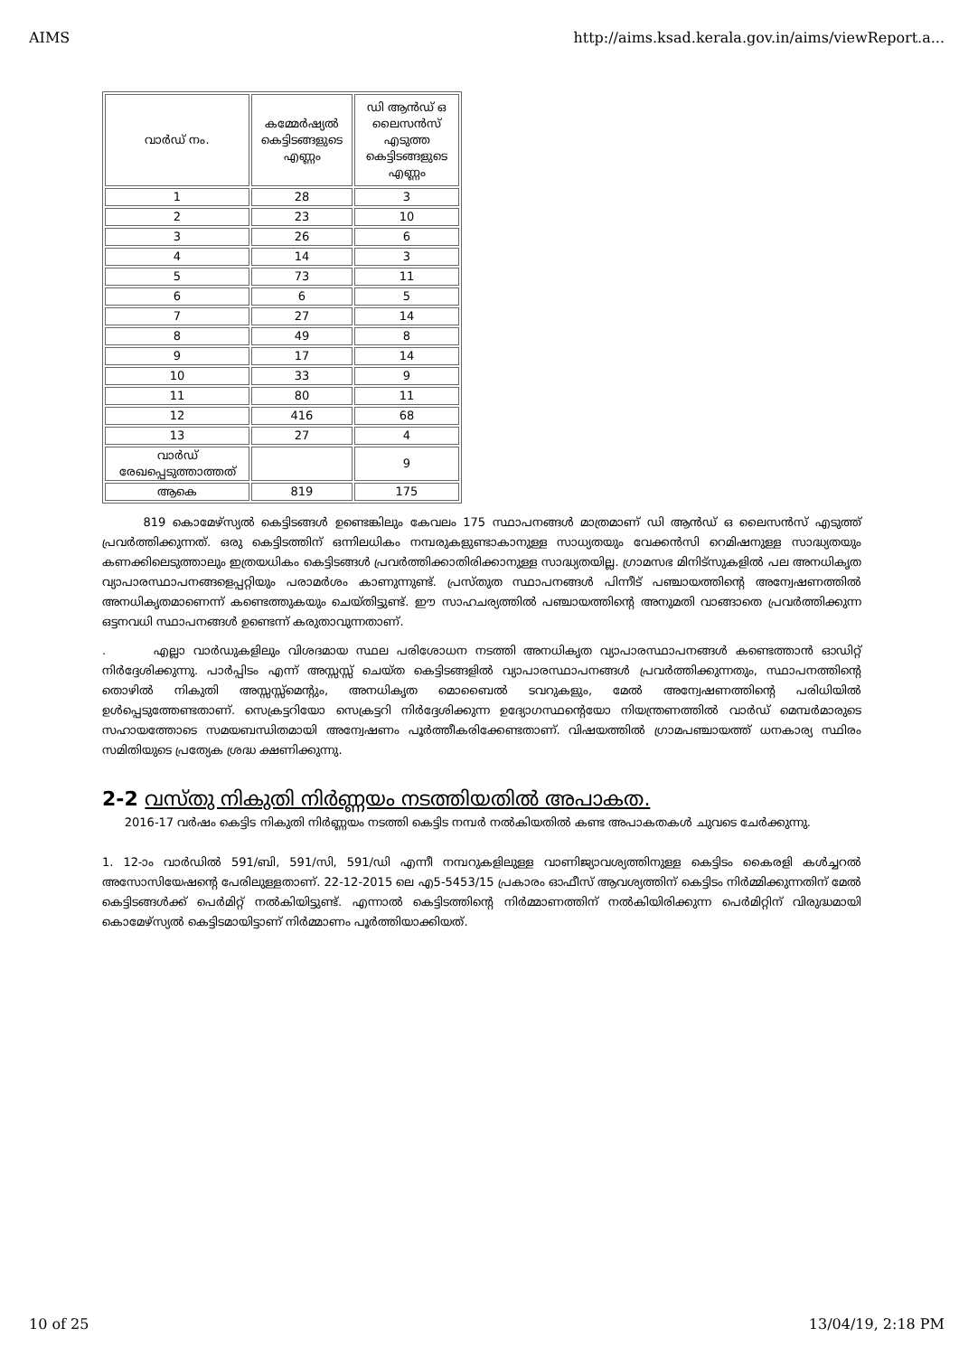AIMS http://aims.ksad.kerala.gov.in/aims/viewReport.a...
| വാർഡ് നം. | കമ്മേർഷ്യൽ കെട്ടിടങ്ങളുടെ എണ്ണം | ഡി ആൻഡ് ഒ ലൈസൻസ് എടുത്ത കെട്ടിടങ്ങളുടെ എണ്ണം |
| 1 | 28 | 3 |
| 2 | 23 | 10 |
| 3 | 26 | 6 |
| 4 | 14 | 3 |
| 5 | 73 | 11 |
| 6 | 6 | 5 |
| 7 | 27 | 14 |
| 8 | 49 | 8 |
| 9 | 17 | 14 |
| 10 | 33 | 9 |
| 11 | 80 | 11 |
| 12 | 416 | 68 |
| 13 | 27 | 4 |
| വാർഡ് രേഖപ്പെടുത്താത്തത് | | 9 |
| ആകെ | 819 | 175 |
819 കൊമേഴ്സ്യൽ കെട്ടിടങ്ങൾ ഉണ്ടെങ്കിലും കേവലം 175 സ്ഥാപനങ്ങൾ മാത്രമാണ് ഡി ആൻഡ് ഒ ലൈസൻസ് എടുത്ത് പ്രവർത്തിക്കുന്നത്. ഒരു കെട്ടിടത്തിന് ഒന്നിലധികം നമ്പരുകളുണ്ടാകാനുള്ള സാധ്യതയും വേക്കൻസി റെമിഷനുള്ള സാദ്ധ്യതയും കണക്കിലെടുത്താലും ഇത്രയധികം കെട്ടിടങ്ങൾ പ്രവർത്തിക്കാതിരിക്കാനുള്ള സാദ്ധ്യതയില്ല. ഗ്രാമസഭ മിനിട്സുകളിൽ പല അനധികൃത വ്യാപാരസ്ഥാപനങ്ങളെപ്പറ്റിയും പരാമർശം കാണുന്നുണ്ട്. പ്രസ്തുത സ്ഥാപനങ്ങൾ പിന്നീട് പഞ്ചായത്തിന്റെ അന്വേഷണത്തിൽ അനധികൃതമാണെന്ന് കണ്ടെത്തുകയും ചെയ്തിട്ടുണ്ട്. ഈ സാഹചര്യത്തിൽ പഞ്ചായത്തിന്റെ അനുമതി വാങ്ങാതെ പ്രവർത്തിക്കുന്ന ഒട്ടനവധി സ്ഥാപനങ്ങൾ ഉണ്ടെന്ന് കരുതാവുന്നതാണ്.
. എല്ലാ വാർഡുകളിലും വിശദമായ സ്ഥല പരിശോധന നടത്തി അനധികൃത വ്യാപാരസ്ഥാപനങ്ങൾ കണ്ടെത്താൻ ഓഡിറ്റ് നിർദ്ദേശിക്കുന്നു. പാർപ്പിടം എന്ന് അസ്സസ്സ് ചെയ്ത കെട്ടിടങ്ങളിൽ വ്യാപാരസ്ഥാപനങ്ങൾ പ്രവർത്തിക്കുന്നതും, സ്ഥാപനത്തിന്റെ തൊഴിൽ നികുതി അസ്സസ്സ്മെന്റും, അനധികൃത മൊബൈൽ ടവറുകളും, മേൽ അന്വേഷണത്തിന്റെ പരിധിയിൽ ഉൾപ്പെടുത്തേണ്ടതാണ്. സെക്രട്ടറിയോ സെക്രട്ടറി നിർദ്ദേശിക്കുന്ന ഉദ്യോഗസ്ഥന്റെയോ നിയന്ത്രണത്തിൽ വാർഡ് മെമ്പർമാരുടെ സഹായത്തോടെ സമയബന്ധിതമായി അന്വേഷണം പൂർത്തീകരിക്കേണ്ടതാണ്. വിഷയത്തിൽ ഗ്രാമപഞ്ചായത്ത് ധനകാര്യ സ്ഥിരം സമിതിയുടെ പ്രത്യേക ശ്രദ്ധ ക്ഷണിക്കുന്നു.
2-2 വസ്തു നികുതി നിർണ്ണയം നടത്തിയതിൽ അപാകത.
2016-17 വർഷം കെട്ടിട നികുതി നിർണ്ണയം നടത്തി കെട്ടിട നമ്പർ നൽകിയതിൽ കണ്ട അപാകതകൾ ചുവടെ ചേർക്കുന്നു.
1. 12-ാം വാർഡിൽ 591/ബി, 591/സി, 591/ഡി എന്നീ നമ്പറുകളിലുള്ള വാണിജ്യാവശ്യത്തിനുള്ള കെട്ടിടം കൈരളി കൾച്ചറൽ അസോസിയേഷന്റെ പേരിലുള്ളതാണ്. 22-12-2015 ലെ എ5-5453/15 പ്രകാരം ഓഫീസ് ആവശ്യത്തിന് കെട്ടിടം നിർമ്മിക്കുന്നതിന് മേൽ കെട്ടിടങ്ങൾക്ക് പെർമിറ്റ് നൽകിയിട്ടുണ്ട്. എന്നാൽ കെട്ടിടത്തിന്റെ നിർമ്മാണത്തിന് നൽകിയിരിക്കുന്ന പെർമിറ്റിന് വിരുദ്ധമായി കൊമേഴ്സ്യൽ കെട്ടിടമായിട്ടാണ് നിർമ്മാണം പൂർത്തിയാക്കിയത്.
10 of 25 13/04/19, 2:18 PM